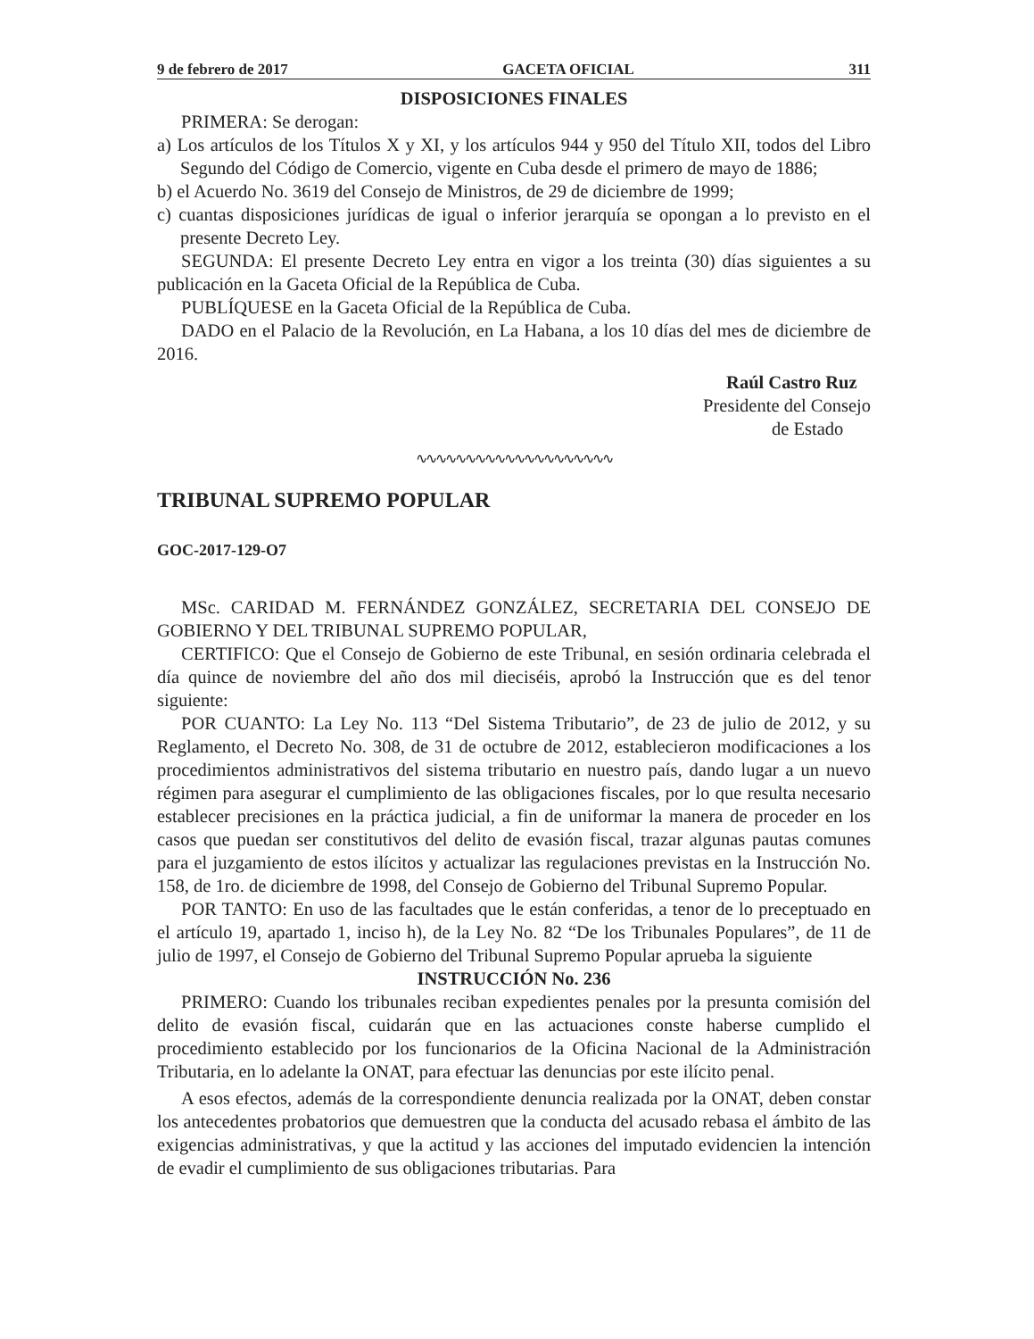9 de febrero de 2017 GACETA OFICIAL 311
DISPOSICIONES FINALES
PRIMERA: Se derogan:
a) Los artículos de los Títulos X y XI, y los artículos 944 y 950 del Título XII, todos del Libro Segundo del Código de Comercio, vigente en Cuba desde el primero de mayo de 1886;
b) el Acuerdo No. 3619 del Consejo de Ministros, de 29 de diciembre de 1999;
c) cuantas disposiciones jurídicas de igual o inferior jerarquía se opongan a lo previsto en el presente Decreto Ley.
SEGUNDA: El presente Decreto Ley entra en vigor a los treinta (30) días siguientes a su publicación en la Gaceta Oficial de la República de Cuba.
PUBLÍQUESE en la Gaceta Oficial de la República de Cuba.
DADO en el Palacio de la Revolución, en La Habana, a los 10 días del mes de diciembre de 2016.
Raúl Castro Ruz
Presidente del Consejo
de Estado
∿∿∿∿∿∿∿∿∿∿∿∿∿∿∿∿∿∿∿∿
TRIBUNAL SUPREMO POPULAR
GOC-2017-129-O7
MSc. CARIDAD M. FERNÁNDEZ GONZÁLEZ, SECRETARIA DEL CONSEJO DE GOBIERNO Y DEL TRIBUNAL SUPREMO POPULAR,
CERTIFICO: Que el Consejo de Gobierno de este Tribunal, en sesión ordinaria celebrada el día quince de noviembre del año dos mil dieciséis, aprobó la Instrucción que es del tenor siguiente:
POR CUANTO: La Ley No. 113 “Del Sistema Tributario”, de 23 de julio de 2012, y su Reglamento, el Decreto No. 308, de 31 de octubre de 2012, establecieron modificaciones a los procedimientos administrativos del sistema tributario en nuestro país, dando lugar a un nuevo régimen para asegurar el cumplimiento de las obligaciones fiscales, por lo que resulta necesario establecer precisiones en la práctica judicial, a fin de uniformar la manera de proceder en los casos que puedan ser constitutivos del delito de evasión fiscal, trazar algunas pautas comunes para el juzgamiento de estos ilícitos y actualizar las regulaciones previstas en la Instrucción No. 158, de 1ro. de diciembre de 1998, del Consejo de Gobierno del Tribunal Supremo Popular.
POR TANTO: En uso de las facultades que le están conferidas, a tenor de lo preceptuado en el artículo 19, apartado 1, inciso h), de la Ley No. 82 “De los Tribunales Populares”, de 11 de julio de 1997, el Consejo de Gobierno del Tribunal Supremo Popular aprueba la siguiente
INSTRUCCIÓN No. 236
PRIMERO: Cuando los tribunales reciban expedientes penales por la presunta comisión del delito de evasión fiscal, cuidarán que en las actuaciones conste haberse cumplido el procedimiento establecido por los funcionarios de la Oficina Nacional de la Administración Tributaria, en lo adelante la ONAT, para efectuar las denuncias por este ilícito penal.
A esos efectos, además de la correspondiente denuncia realizada por la ONAT, deben constar los antecedentes probatorios que demuestren que la conducta del acusado rebasa el ámbito de las exigencias administrativas, y que la actitud y las acciones del imputado evidencien la intención de evadir el cumplimiento de sus obligaciones tributarias. Para